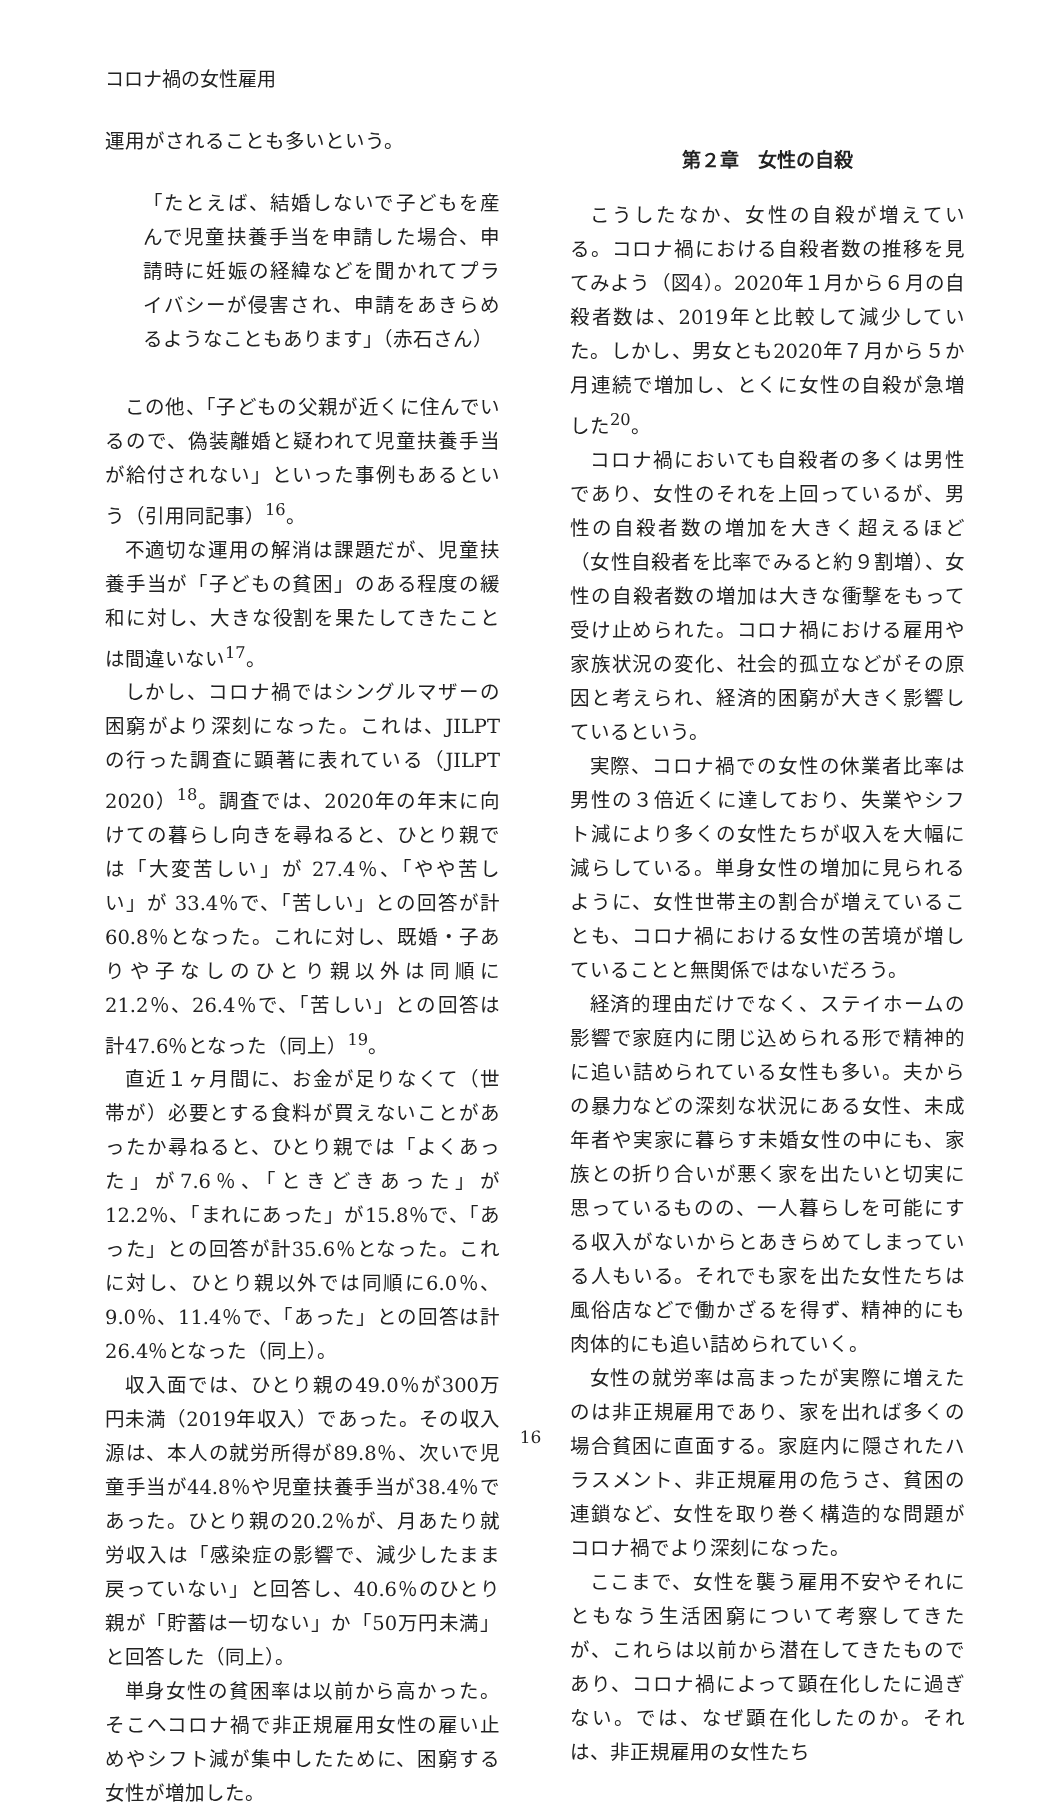コロナ禍の女性雇用
運用がされることも多いという。
「たとえば、結婚しないで子どもを産んで児童扶養手当を申請した場合、申請時に妊娠の経緯などを聞かれてプライバシーが侵害され、申請をあきらめるようなこともあります」（赤石さん）
この他、「子どもの父親が近くに住んでいるので、偽装離婚と疑われて児童扶養手当が給付されない」といった事例もあるという（引用同記事）<sup>16</sup>。
不適切な運用の解消は課題だが、児童扶養手当が「子どもの貧困」のある程度の緩和に対し、大きな役割を果たしてきたことは間違いない<sup>17</sup>。
しかし、コロナ禍ではシングルマザーの困窮がより深刻になった。これは、JILPT の行った調査に顕著に表れている（JILPT　2020）<sup>18</sup>。調査では、2020年の年末に向けての暮らし向きを尋ねると、ひとり親では「大変苦しい」が 27.4％、「やや苦しい」が 33.4％で、「苦しい」との回答が計60.8％となった。これに対し、既婚・子ありや子なしのひとり親以外は同順に21.2％、26.4％で、「苦しい」との回答は計47.6％となった（同上）<sup>19</sup>。
直近１ヶ月間に、お金が足りなくて（世帯が）必要とする食料が買えないことがあったか尋ねると、ひとり親では「よくあった」が7.6％、「ときどきあった」が12.2％、「まれにあった」が15.8％で、「あった」との回答が計35.6％となった。これに対し、ひとり親以外では同順に6.0％、9.0％、11.4％で、「あった」との回答は計26.4％となった（同上）。
収入面では、ひとり親の49.0％が300万円未満（2019年収入）であった。その収入源は、本人の就労所得が89.8％、次いで児童手当が44.8％や児童扶養手当が38.4％であった。ひとり親の20.2％が、月あたり就労収入は「感染症の影響で、減少したまま戻っていない」と回答し、40.6％のひとり親が「貯蓄は一切ない」か「50万円未満」と回答した（同上）。
単身女性の貧困率は以前から高かった。そこへコロナ禍で非正規雇用女性の雇い止めやシフト減が集中したために、困窮する女性が増加した。
第２章　女性の自殺
こうしたなか、女性の自殺が増えている。コロナ禍における自殺者数の推移を見てみよう（図4）。2020年１月から６月の自殺者数は、2019年と比較して減少していた。しかし、男女とも2020年７月から５か月連続で増加し、とくに女性の自殺が急増した<sup>20</sup>。
コロナ禍においても自殺者の多くは男性であり、女性のそれを上回っているが、男性の自殺者数の増加を大きく超えるほど（女性自殺者を比率でみると約９割増）、女性の自殺者数の増加は大きな衝撃をもって受け止められた。コロナ禍における雇用や家族状況の変化、社会的孤立などがその原因と考えられ、経済的困窮が大きく影響しているという。
実際、コロナ禍での女性の休業者比率は男性の３倍近くに達しており、失業やシフト減により多くの女性たちが収入を大幅に減らしている。単身女性の増加に見られるように、女性世帯主の割合が増えていることも、コロナ禍における女性の苦境が増していることと無関係ではないだろう。
経済的理由だけでなく、ステイホームの影響で家庭内に閉じ込められる形で精神的に追い詰められている女性も多い。夫からの暴力などの深刻な状況にある女性、未成年者や実家に暮らす未婚女性の中にも、家族との折り合いが悪く家を出たいと切実に思っているものの、一人暮らしを可能にする収入がないからとあきらめてしまっている人もいる。それでも家を出た女性たちは風俗店などで働かざるを得ず、精神的にも肉体的にも追い詰められていく。
女性の就労率は高まったが実際に増えたのは非正規雇用であり、家を出れば多くの場合貧困に直面する。家庭内に隠されたハラスメント、非正規雇用の危うさ、貧困の連鎖など、女性を取り巻く構造的な問題がコロナ禍でより深刻になった。
ここまで、女性を襲う雇用不安やそれにともなう生活困窮について考察してきたが、これらは以前から潜在してきたものであり、コロナ禍によって顕在化したに過ぎない。では、なぜ顕在化したのか。それは、非正規雇用の女性たち
16